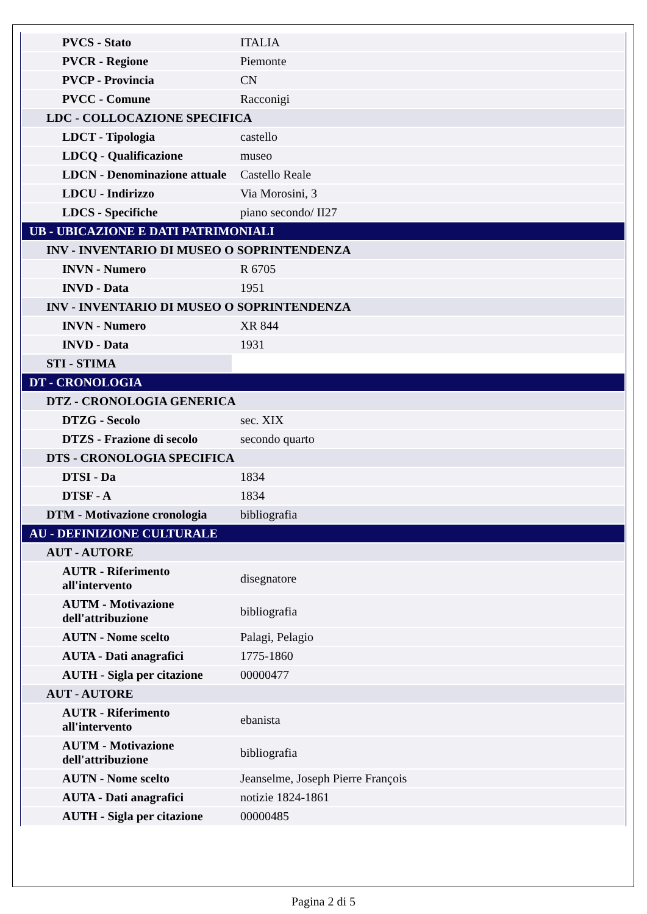| PVCS - Stato | ITALIA |
| PVCR - Regione | Piemonte |
| PVCP - Provincia | CN |
| PVCC - Comune | Racconigi |
| LDC - COLLOCAZIONE SPECIFICA | |
| LDCT - Tipologia | castello |
| LDCQ - Qualificazione | museo |
| LDCN - Denominazione attuale | Castello Reale |
| LDCU - Indirizzo | Via Morosini, 3 |
| LDCS - Specifiche | piano secondo/ II27 |
| UB - UBICAZIONE E DATI PATRIMONIALI | |
| INV - INVENTARIO DI MUSEO O SOPRINTENDENZA | |
| INVN - Numero | R 6705 |
| INVD - Data | 1951 |
| INV - INVENTARIO DI MUSEO O SOPRINTENDENZA | |
| INVN - Numero | XR 844 |
| INVD - Data | 1931 |
| STI - STIMA | |
| DT - CRONOLOGIA | |
| DTZ - CRONOLOGIA GENERICA | |
| DTZG - Secolo | sec. XIX |
| DTZS - Frazione di secolo | secondo quarto |
| DTS - CRONOLOGIA SPECIFICA | |
| DTSI - Da | 1834 |
| DTSF - A | 1834 |
| DTM - Motivazione cronologia | bibliografia |
| AU - DEFINIZIONE CULTURALE | |
| AUT - AUTORE | |
| AUTR - Riferimento all'intervento | disegnatore |
| AUTM - Motivazione dell'attribuzione | bibliografia |
| AUTN - Nome scelto | Palagi, Pelagio |
| AUTA - Dati anagrafici | 1775-1860 |
| AUTH - Sigla per citazione | 00000477 |
| AUT - AUTORE | |
| AUTR - Riferimento all'intervento | ebanista |
| AUTM - Motivazione dell'attribuzione | bibliografia |
| AUTN - Nome scelto | Jeanselme, Joseph Pierre François |
| AUTA - Dati anagrafici | notizie 1824-1861 |
| AUTH - Sigla per citazione | 00000485 |
Pagina 2 di 5